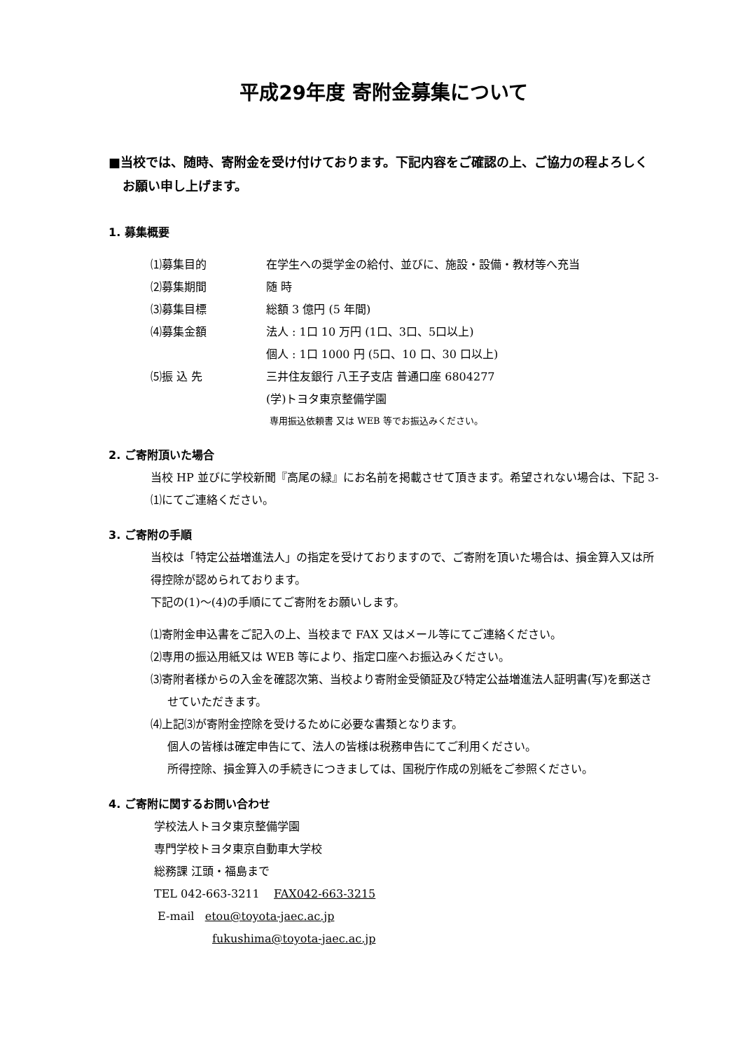平成29年度 寄附金募集について
■当校では、随時、寄附金を受け付けております。下記内容をご確認の上、ご協力の程よろしくお願い申し上げます。
1. 募集概要
⑴募集目的 在学生への奨学金の給付、並びに、施設・設備・教材等へ充当
⑵募集期間 随 時
⑶募集目標 総額 3 億円 (5 年間)
⑷募集金額 法人 : 1口 10 万円 (1口、3口、5口以上)
個人 : 1口 1000 円 (5口、10 口、30 口以上)
⑸振 込 先 三井住友銀行 八王子支店 普通口座 6804277
(学)トヨタ東京整備学園
専用振込依頼書 又は WEB 等でお振込みください。
2. ご寄附頂いた場合
当校 HP 並びに学校新聞『高尾の緑』にお名前を掲載させて頂きます。希望されない場合は、下記 3-⑴にてご連絡ください。
3. ご寄附の手順
当校は「特定公益増進法人」の指定を受けておりますので、ご寄附を頂いた場合は、損金算入又は所得控除が認められております。
下記の(1)～(4)の手順にてご寄附をお願いします。
⑴寄附金申込書をご記入の上、当校まで FAX 又はメール等にてご連絡ください。
⑵専用の振込用紙又は WEB 等により、指定口座へお振込みください。
⑶寄附者様からの入金を確認次第、当校より寄附金受領証及び特定公益増進法人証明書(写)を郵送させていただきます。
⑷上記⑶が寄附金控除を受けるために必要な書類となります。
個人の皆様は確定申告にて、法人の皆様は税務申告にてご利用ください。
所得控除、損金算入の手続きにつきましては、国税庁作成の別紙をご参照ください。
4. ご寄附に関するお問い合わせ
学校法人トヨタ東京整備学園
専門学校トヨタ東京自動車大学校
総務課 江頭・福島まで
TEL 042-663-3211 FAX042-663-3215
E-mail etou@toyota-jaec.ac.jp
fukushima@toyota-jaec.ac.jp